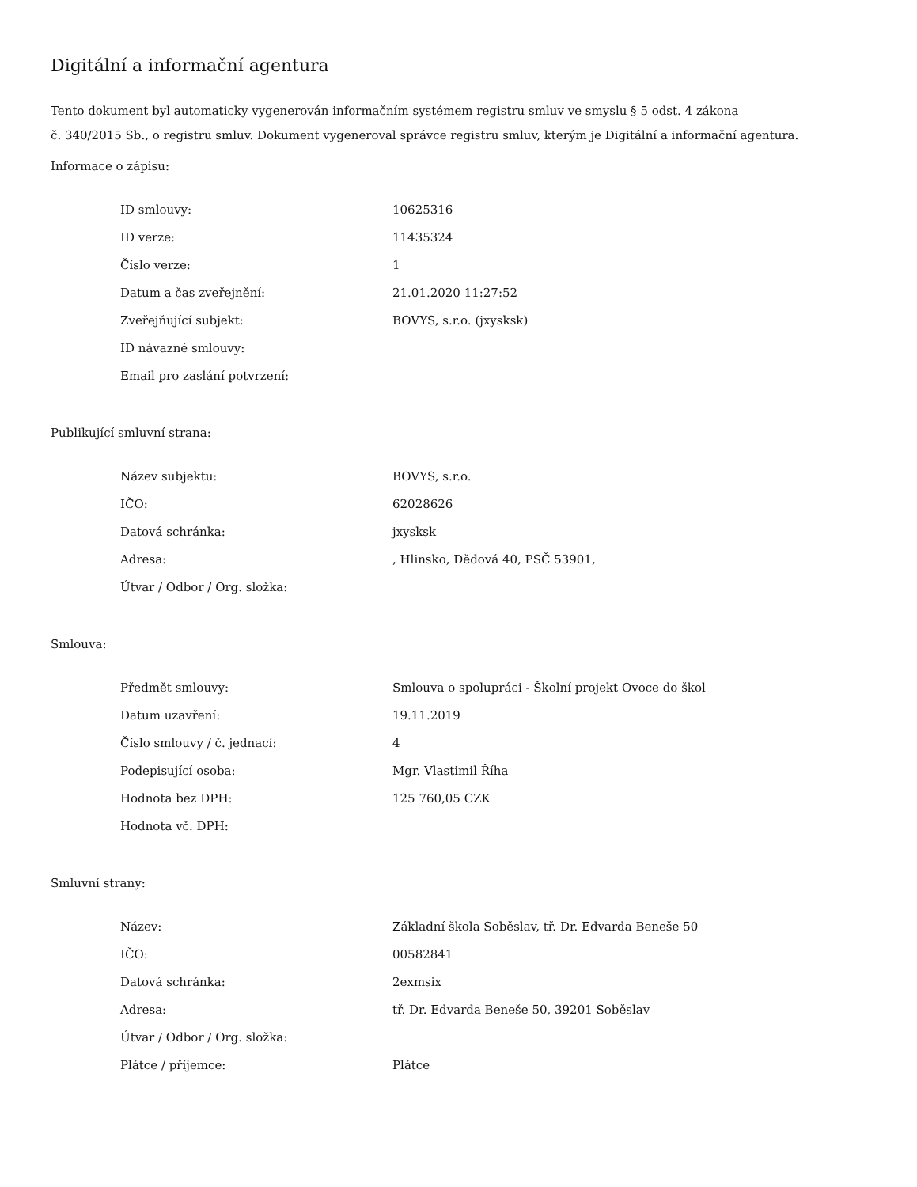Digitální a informační agentura
Tento dokument byl automaticky vygenerován informačním systémem registru smluv ve smyslu § 5 odst. 4 zákona
č. 340/2015 Sb., o registru smluv. Dokument vygeneroval správce registru smluv, kterým je Digitální a informační agentura.
Informace o zápisu:
| ID smlouvy: | 10625316 |
| ID verze: | 11435324 |
| Číslo verze: | 1 |
| Datum a čas zveřejnění: | 21.01.2020 11:27:52 |
| Zveřejňující subjekt: | BOVYS, s.r.o. (jxysksk) |
| ID návazné smlouvy: | |
| Email pro zaslání potvrzení: | |
Publikující smluvní strana:
| Název subjektu: | BOVYS, s.r.o. |
| IČO: | 62028626 |
| Datová schránka: | jxysksk |
| Adresa: | , Hlinsko, Dědová 40, PSČ 53901, |
| Útvar / Odbor / Org. složka: | |
Smlouva:
| Předmět smlouvy: | Smlouva o spolupráci - Školní projekt Ovoce do škol |
| Datum uzavření: | 19.11.2019 |
| Číslo smlouvy / č. jednací: | 4 |
| Podepisující osoba: | Mgr. Vlastimil Říha |
| Hodnota bez DPH: | 125 760,05 CZK |
| Hodnota vč. DPH: | |
Smluvní strany:
| Název: | Základní škola Soběslav, tř. Dr. Edvarda Beneše 50 |
| IČO: | 00582841 |
| Datová schránka: | 2exmsix |
| Adresa: | tř. Dr. Edvarda Beneše 50, 39201 Soběslav |
| Útvar / Odbor / Org. složka: | |
| Plátce / příjemce: | Plátce |